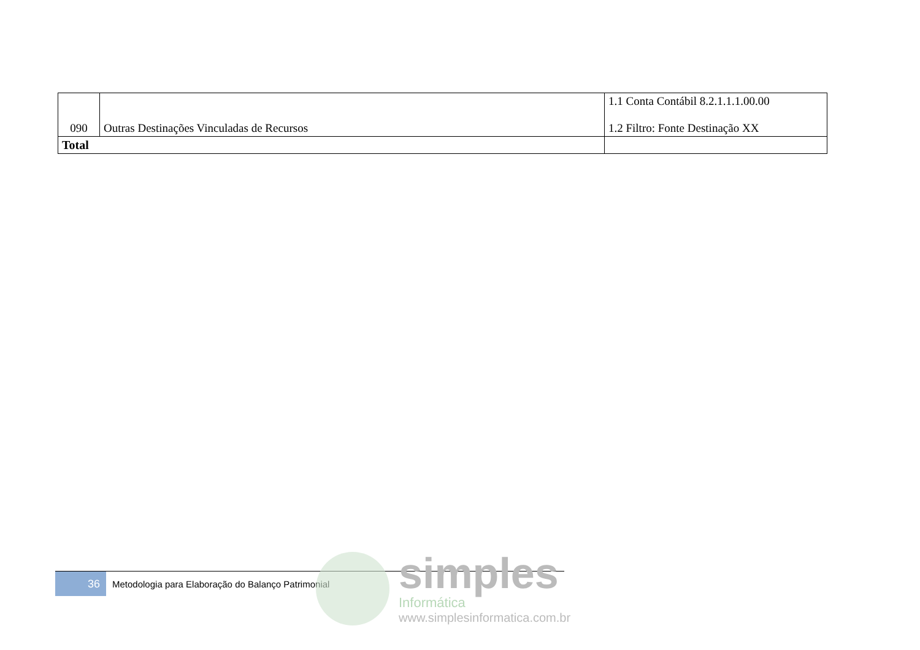| 090 | Outras Destinações Vinculadas de Recursos | 1.1 Conta Contábil 8.2.1.1.1.00.00 1.2 Filtro: Fonte Destinação XX |
| Total | | |
36
Metodologia para Elaboração do Balanço Patrimonial
simples
Informática
www.simplesinformatica.com.br